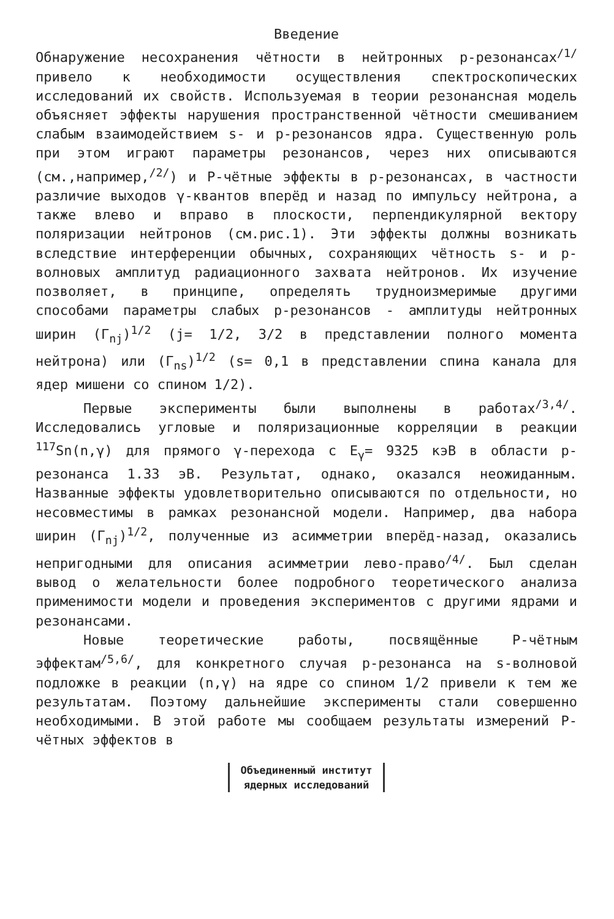Введение
Обнаружение несохранения чётности в нейтронных p-резонансах<sup>/1/</sup> привело к необходимости осуществления спектроскопических исследований их свойств. Используемая в теории резонансная модель объясняет эффекты нарушения пространственной чётности смешиванием слабым взаимодействием s- и p-резонансов ядра. Существенную роль при этом играют параметры резонансов, через них описываются (см.,например,<sup>/2/</sup>) и P-чётные эффекты в p-резонансах, в частности различие выходов γ-квантов вперёд и назад по импульсу нейтрона, а также влево и вправо в плоскости, перпендикулярной вектору поляризации нейтронов (см.рис.1). Эти эффекты должны возникать вследствие интерференции обычных, сохраняющих чётность s- и p-волновых амплитуд радиационного захвата нейтронов. Их изучение позволяет, в принципе, определять трудноизмеримые другими способами параметры слабых p-резонансов - амплитуды нейтронных ширин (Γ<sub>nj</sub>)<sup>1/2</sup> (j= 1/2, 3/2 в представлении полного момента нейтрона) или (Γ<sub>ns</sub>)<sup>1/2</sup> (s= 0,1 в представлении спина канала для ядер мишени со спином 1/2).
Первые эксперименты были выполнены в работах<sup>/3,4/</sup>. Исследовались угловые и поляризационные корреляции в реакции <sup>117</sup>Sn(n,γ) для прямого γ-перехода с E<sub>γ</sub>= 9325 кэВ в области p-резонанса 1.33 эВ. Результат, однако, оказался неожиданным. Названные эффекты удовлетворительно описываются по отдельности, но несовместимы в рамках резонансной модели. Например, два набора ширин (Γ<sub>nj</sub>)<sup>1/2</sup>, полученные из асимметрии вперёд-назад, оказались непригодными для описания асимметрии лево-право<sup>/4/</sup>. Был сделан вывод о желательности более подробного теоретического анализа применимости модели и проведения экспериментов с другими ядрами и резонансами.
Новые теоретические работы, посвящённые P-чётным эффектам<sup>/5,6/</sup>, для конкретного случая p-резонанса на s-волновой подложке в реакции (n,γ) на ядре со спином 1/2 привели к тем же результатам. Поэтому дальнейшие эксперименты стали совершенно необходимыми. В этой работе мы сообщаем результаты измерений P-чётных эффектов в
Объединенный институт
ядерных исследований